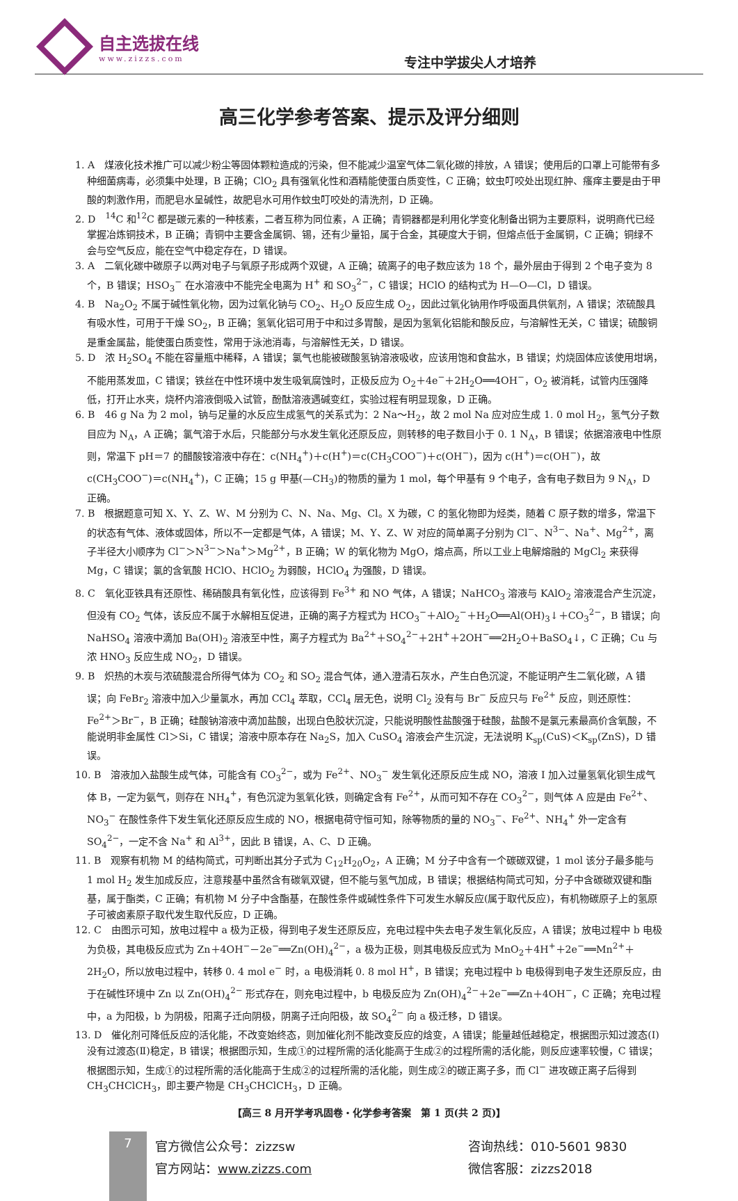自主选拔在线
www.zizzs.com
专注中学拔尖人才培养
高三化学参考答案、提示及评分细则
1. A　煤液化技术推广可以减少粉尘等固体颗粒造成的污染，但不能减少温室气体二氧化碳的排放，A 错误；使用后的口罩上可能带有多种细菌病毒，必须集中处理，B 正确；ClO<sub>2</sub> 具有强氧化性和酒精能使蛋白质变性，C 正确；蚊虫叮咬处出现红肿、瘙痒主要是由于甲酸的刺激作用，而肥皂水呈碱性，故肥皂水可用作蚊虫叮咬处的清洗剂，D 正确。
2. D　<sup>14</sup>C 和<sup>12</sup>C 都是碳元素的一种核素，二者互称为同位素，A 正确；青铜器都是利用化学变化制备出铜为主要原料，说明商代已经掌握冶炼铜技术，B 正确；青铜中主要含金属铜、锡，还有少量铅，属于合金，其硬度大于铜，但熔点低于金属铜，C 正确；铜绿不会与空气反应，能在空气中稳定存在，D 错误。
3. A　二氧化碳中碳原子以两对电子与氧原子形成两个双键，A 正确；硫离子的电子数应该为 18 个，最外层由于得到 2 个电子变为 8 个，B 错误；HSO<sub>3</sub><sup>−</sup> 在水溶液中不能完全电离为 H<sup>+</sup> 和 SO<sub>3</sub><sup>2−</sup>，C 错误；HClO 的结构式为 H—O—Cl，D 错误。
4. B　Na<sub>2</sub>O<sub>2</sub> 不属于碱性氧化物，因为过氧化钠与 CO<sub>2</sub>、H<sub>2</sub>O 反应生成 O<sub>2</sub>，因此过氧化钠用作呼吸面具供氧剂，A 错误；浓硫酸具有吸水性，可用于干燥 SO<sub>2</sub>，B 正确；氢氧化铝可用于中和过多胃酸，是因为氢氧化铝能和酸反应，与溶解性无关，C 错误；硫酸铜是重金属盐，能使蛋白质变性，常用于泳池消毒，与溶解性无关，D 错误。
5. D　浓 H<sub>2</sub>SO<sub>4</sub> 不能在容量瓶中稀释，A 错误；氯气也能被碳酸氢钠溶液吸收，应该用饱和食盐水，B 错误；灼烧固体应该使用坩埚，不能用蒸发皿，C 错误；铁丝在中性环境中发生吸氧腐蚀时，正极反应为 O<sub>2</sub>＋4e<sup>−</sup>＋2H<sub>2</sub>O══4OH<sup>−</sup>，O<sub>2</sub> 被消耗，试管内压强降低，打开止水夹，烧杯内溶液倒吸入试管，酚酞溶液遇碱变红，实验过程有明显现象，D 正确。
6. B　46 g Na 为 2 mol，钠与足量的水反应生成氢气的关系式为：2 Na～H<sub>2</sub>，故 2 mol Na 应对应生成 1. 0 mol H<sub>2</sub>，氢气分子数目应为 N<sub>A</sub>，A 正确；氯气溶于水后，只能部分与水发生氧化还原反应，则转移的电子数目小于 0. 1 N<sub>A</sub>，B 错误；依据溶液电中性原则，常温下 pH＝7 的醋酸铵溶液中存在：c(NH<sub>4</sub><sup>+</sup>)＋c(H<sup>+</sup>)＝c(CH<sub>3</sub>COO<sup>−</sup>)＋c(OH<sup>−</sup>)，因为 c(H<sup>+</sup>)＝c(OH<sup>−</sup>)，故 c(CH<sub>3</sub>COO<sup>−</sup>)＝c(NH<sub>4</sub><sup>+</sup>)，C 正确；15 g 甲基(—CH<sub>3</sub>)的物质的量为 1 mol，每个甲基有 9 个电子，含有电子数目为 9 N<sub>A</sub>，D 正确。
7. B　根据题意可知 X、Y、Z、W、M 分别为 C、N、Na、Mg、Cl。X 为碳，C 的氢化物即为烃类，随着 C 原子数的增多，常温下的状态有气体、液体或固体，所以不一定都是气体，A 错误；M、Y、Z、W 对应的简单离子分别为 Cl<sup>−</sup>、N<sup>3−</sup>、Na<sup>+</sup>、Mg<sup>2+</sup>，离子半径大小顺序为 Cl<sup>−</sup>＞N<sup>3−</sup>＞Na<sup>+</sup>＞Mg<sup>2+</sup>，B 正确；W 的氧化物为 MgO，熔点高，所以工业上电解熔融的 MgCl<sub>2</sub> 来获得 Mg，C 错误；氯的含氧酸 HClO、HClO<sub>2</sub> 为弱酸，HClO<sub>4</sub> 为强酸，D 错误。
8. C　氧化亚铁具有还原性、稀硝酸具有氧化性，应该得到 Fe<sup>3+</sup> 和 NO 气体，A 错误；NaHCO<sub>3</sub> 溶液与 KAlO<sub>2</sub> 溶液混合产生沉淀，但没有 CO<sub>2</sub> 气体，该反应不属于水解相互促进，正确的离子方程式为 HCO<sub>3</sub><sup>−</sup>＋AlO<sub>2</sub><sup>−</sup>＋H<sub>2</sub>O══Al(OH)<sub>3</sub>↓＋CO<sub>3</sub><sup>2−</sup>，B 错误；向 NaHSO<sub>4</sub> 溶液中滴加 Ba(OH)<sub>2</sub> 溶液至中性，离子方程式为 Ba<sup>2+</sup>＋SO<sub>4</sub><sup>2−</sup>＋2H<sup>+</sup>＋2OH<sup>−</sup>══2H<sub>2</sub>O＋BaSO<sub>4</sub>↓，C 正确；Cu 与浓 HNO<sub>3</sub> 反应生成 NO<sub>2</sub>，D 错误。
9. B　炽热的木炭与浓硫酸混合所得气体为 CO<sub>2</sub> 和 SO<sub>2</sub> 混合气体，通入澄清石灰水，产生白色沉淀，不能证明产生二氧化碳，A 错误；向 FeBr<sub>2</sub> 溶液中加入少量氯水，再加 CCl<sub>4</sub> 萃取，CCl<sub>4</sub> 层无色，说明 Cl<sub>2</sub> 没有与 Br<sup>−</sup> 反应只与 Fe<sup>2+</sup> 反应，则还原性：Fe<sup>2+</sup>＞Br<sup>−</sup>，B 正确；硅酸钠溶液中滴加盐酸，出现白色胶状沉淀，只能说明酸性盐酸强于硅酸，盐酸不是氯元素最高价含氧酸，不能说明非金属性 Cl＞Si，C 错误；溶液中原本存在 Na<sub>2</sub>S，加入 CuSO<sub>4</sub> 溶液会产生沉淀，无法说明 K<sub>sp</sub>(CuS)＜K<sub>sp</sub>(ZnS)，D 错误。
10. B　溶液加入盐酸生成气体，可能含有 CO<sub>3</sub><sup>2−</sup>，或为 Fe<sup>2+</sup>、NO<sub>3</sub><sup>−</sup> 发生氧化还原反应生成 NO，溶液 I 加入过量氢氧化钡生成气体 B，一定为氨气，则存在 NH<sub>4</sub><sup>+</sup>，有色沉淀为氢氧化铁，则确定含有 Fe<sup>2+</sup>，从而可知不存在 CO<sub>3</sub><sup>2−</sup>，则气体 A 应是由 Fe<sup>2+</sup>、NO<sub>3</sub><sup>−</sup> 在酸性条件下发生氧化还原反应生成的 NO，根据电荷守恒可知，除等物质的量的 NO<sub>3</sub><sup>−</sup>、Fe<sup>2+</sup>、NH<sub>4</sub><sup>+</sup> 外一定含有 SO<sub>4</sub><sup>2−</sup>，一定不含 Na<sup>+</sup> 和 Al<sup>3+</sup>，因此 B 错误，A、C、D 正确。
11. B　观察有机物 M 的结构简式，可判断出其分子式为 C<sub>12</sub>H<sub>20</sub>O<sub>2</sub>，A 正确；M 分子中含有一个碳碳双键，1 mol 该分子最多能与 1 mol H<sub>2</sub> 发生加成反应，注意羧基中虽然含有碳氧双键，但不能与氢气加成，B 错误；根据结构简式可知，分子中含碳碳双键和酯基，属于酯类，C 正确；有机物 M 分子中含酯基，在酸性条件或碱性条件下可发生水解反应(属于取代反应)，有机物碳原子上的氢原子可被卤素原子取代发生取代反应，D 正确。
12. C　由图示可知，放电过程中 a 极为正极，得到电子发生还原反应，充电过程中失去电子发生氧化反应，A 错误；放电过程中 b 电极为负极，其电极反应式为 Zn＋4OH<sup>−</sup>－2e<sup>−</sup>══Zn(OH)<sub>4</sub><sup>2−</sup>，a 极为正极，则其电极反应式为 MnO<sub>2</sub>＋4H<sup>+</sup>＋2e<sup>−</sup>══Mn<sup>2+</sup>＋2H<sub>2</sub>O，所以放电过程中，转移 0. 4 mol e<sup>−</sup> 时，a 电极消耗 0. 8 mol H<sup>+</sup>，B 错误；充电过程中 b 电极得到电子发生还原反应，由于在碱性环境中 Zn 以 Zn(OH)<sub>4</sub><sup>2−</sup> 形式存在，则充电过程中，b 电极反应为 Zn(OH)<sub>4</sub><sup>2−</sup>＋2e<sup>−</sup>══Zn＋4OH<sup>−</sup>，C 正确；充电过程中，a 为阳极，b 为阴极，阳离子迁向阴极，阴离子迁向阳极，故 SO<sub>4</sub><sup>2−</sup> 向 a 极迁移，D 错误。
13. D　催化剂可降低反应的活化能，不改变始终态，则加催化剂不能改变反应的焓变，A 错误；能量越低越稳定，根据图示知过渡态(Ⅰ)没有过渡态(Ⅱ)稳定，B 错误；根据图示知，生成①的过程所需的活化能高于生成②的过程所需的活化能，则反应速率较慢，C 错误；根据图示知，生成①的过程所需的活化能高于生成②的过程所需的活化能，则生成②的碳正离子多，而 Cl<sup>−</sup> 进攻碳正离子后得到 CH<sub>3</sub>CHClCH<sub>3</sub>，即主要产物是 CH<sub>3</sub>CHClCH<sub>3</sub>，D 正确。
【高三 8 月开学考巩固卷・化学参考答案　第 1 页(共 2 页)】
7
官方微信公众号：zizzsw
官方网站：www.zizzs.com
咨询热线：010-5601 9830
微信客服：zizzs2018